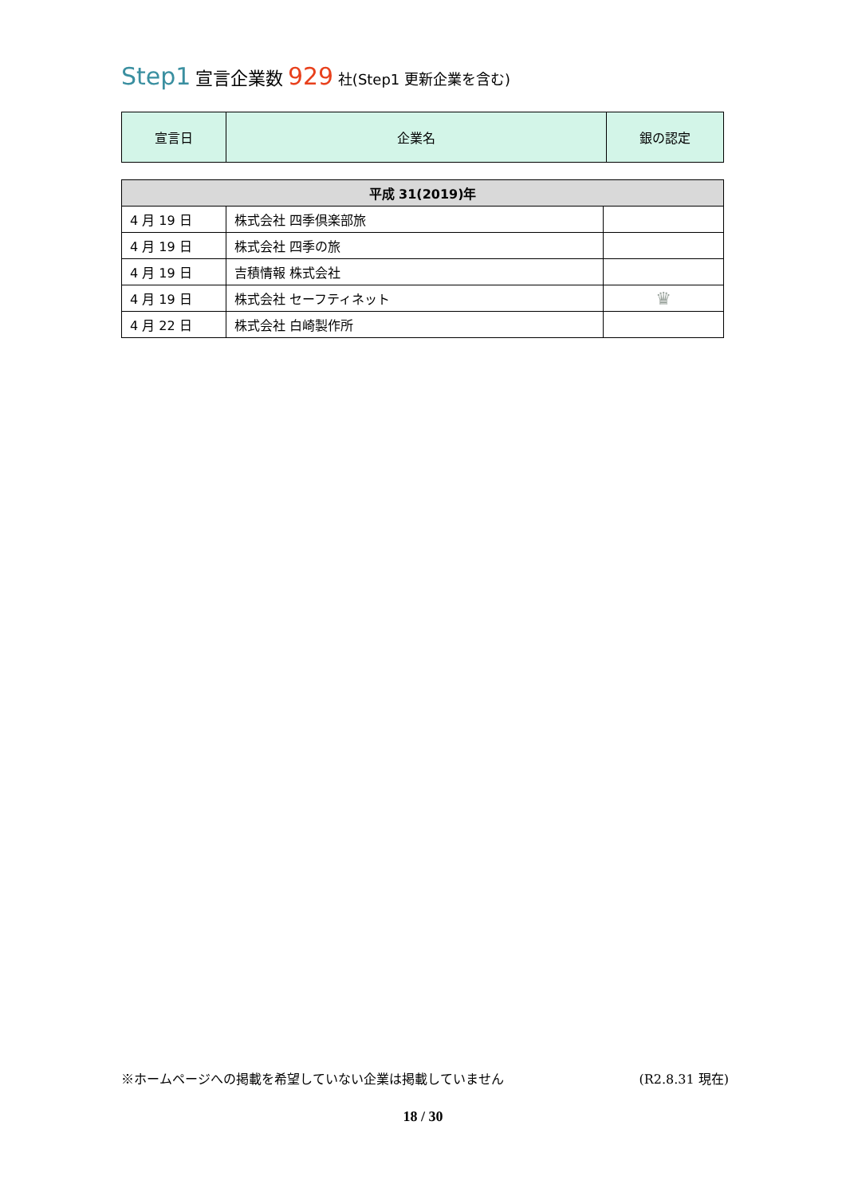Step1 宣言企業数 929 社(Step1 更新企業を含む)
| 宣言日 | 企業名 | 銀の認定 |
| --- | --- | --- |
| 平成 31(2019)年 | | |
| 4 月 19 日 | 株式会社 四季倶楽部旅 | |
| 4 月 19 日 | 株式会社 四季の旅 | |
| 4 月 19 日 | 吉積情報 株式会社 | |
| 4 月 19 日 | 株式会社 セーフティネット | ♛ |
| 4 月 22 日 | 株式会社 白崎製作所 | |
※ホームページへの掲載を希望していない企業は掲載していません (R2.8.31 現在)
18 / 30